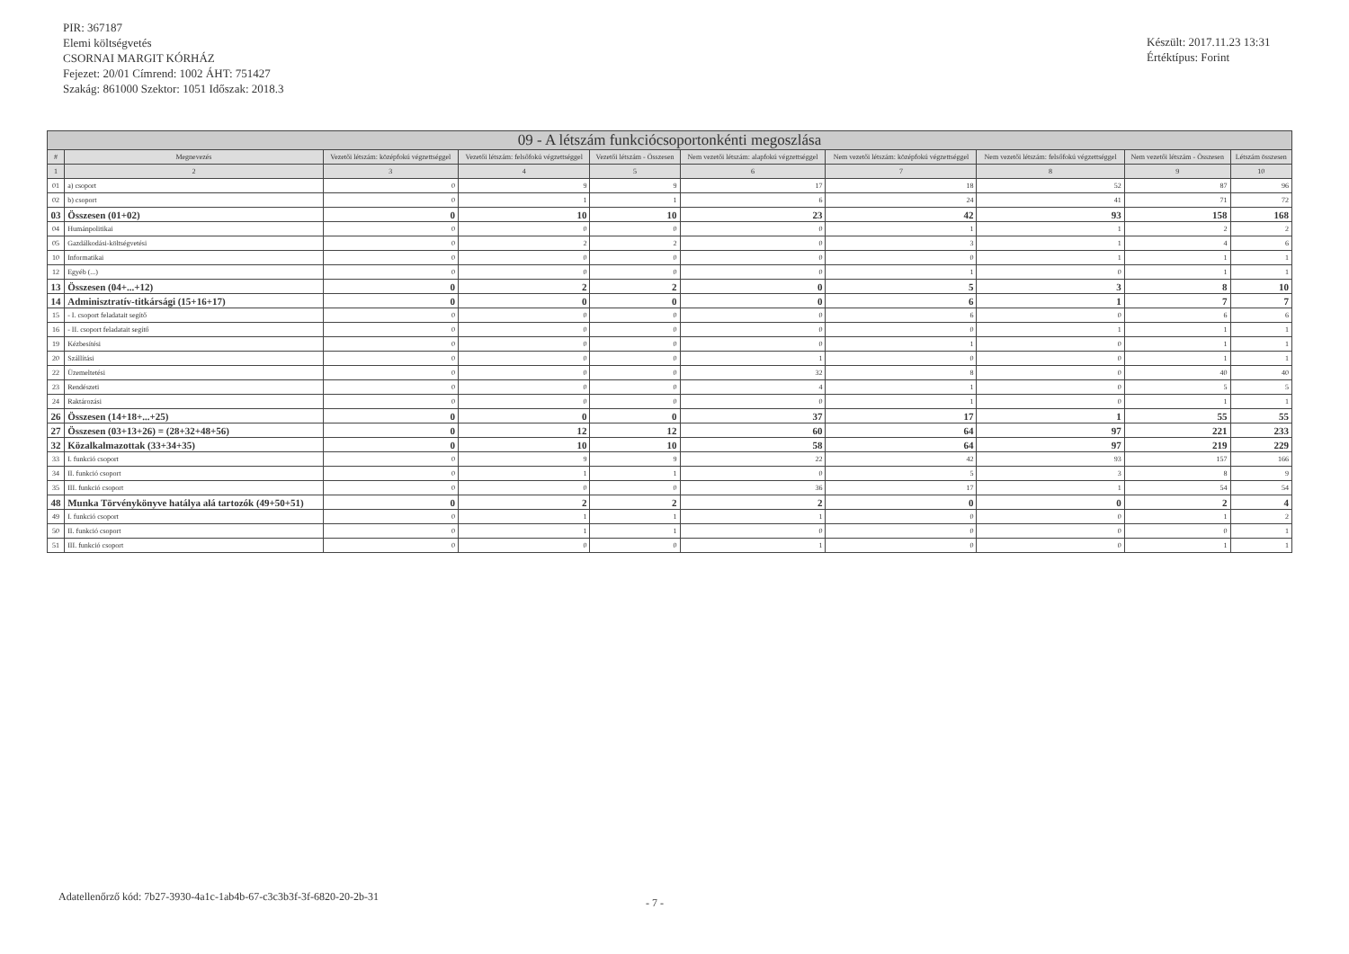PIR: 367187
Elemi költségvetés
CSORNAI MARGIT KÓRHÁZ
Fejezet: 20/01 Címrend: 1002 ÁHT: 751427
Szakág: 861000 Szektor: 1051 Időszak: 2018.3
Készült: 2017.11.23 13:31
Értéktípus: Forint
| 09 - A létszám funkciócsoportonkénti megoszlása | | | | | | | | | |
| --- | --- | --- | --- | --- | --- | --- | --- | --- | --- |
| # | Megnevezés | Vezetői létszám: középfokú végzettséggel | Vezetői létszám: felsőfokú végzettséggel | Vezetői létszám - Összesen | Nem vezetői létszám: alapfokú végzettséggel | Nem vezetői létszám: középfokú végzettséggel | Nem vezetői létszám: felsőfokú végzettséggel | Nem vezetői létszám - Összesen | Létszám összesen |
| 1 | 2 | 3 | 4 | 5 | 6 | 7 | 8 | 9 | 10 |
| 01 | a) csoport | 0 | 9 | 9 | 17 | 18 | 52 | 87 | 96 |
| 02 | b) csoport | 0 | 1 | 1 | 6 | 24 | 41 | 71 | 72 |
| 03 | Összesen (01+02) | 0 | 10 | 10 | 23 | 42 | 93 | 158 | 168 |
| 04 | Humánpolitikai | 0 | 0 | 0 | 0 | 1 | 1 | 2 | 2 |
| 05 | Gazdálkodási-költségvetési | 0 | 2 | 2 | 0 | 3 | 1 | 4 | 6 |
| 10 | Informatikai | 0 | 0 | 0 | 0 | 0 | 1 | 1 | 1 |
| 12 | Egyéb (...) | 0 | 0 | 0 | 0 | 1 | 0 | 1 | 1 |
| 13 | Összesen (04+...+12) | 0 | 2 | 2 | 0 | 5 | 3 | 8 | 10 |
| 14 | Adminisztratív-titkársági (15+16+17) | 0 | 0 | 0 | 0 | 6 | 1 | 7 | 7 |
| 15 | - I. csoport feladatait segítő | 0 | 0 | 0 | 0 | 6 | 0 | 6 | 6 |
| 16 | - II. csoport feladatait segítő | 0 | 0 | 0 | 0 | 0 | 1 | 1 | 1 |
| 19 | Kézbesítési | 0 | 0 | 0 | 0 | 1 | 0 | 1 | 1 |
| 20 | Szállítási | 0 | 0 | 0 | 1 | 0 | 0 | 1 | 1 |
| 22 | Üzemeltetési | 0 | 0 | 0 | 32 | 8 | 0 | 40 | 40 |
| 23 | Rendészeti | 0 | 0 | 0 | 4 | 1 | 0 | 5 | 5 |
| 24 | Raktározási | 0 | 0 | 0 | 0 | 1 | 0 | 1 | 1 |
| 26 | Összesen (14+18+...+25) | 0 | 0 | 0 | 37 | 17 | 1 | 55 | 55 |
| 27 | Összesen (03+13+26) = (28+32+48+56) | 0 | 12 | 12 | 60 | 64 | 97 | 221 | 233 |
| 32 | Közalkalmazottak (33+34+35) | 0 | 10 | 10 | 58 | 64 | 97 | 219 | 229 |
| 33 | I. funkció csoport | 0 | 9 | 9 | 22 | 42 | 93 | 157 | 166 |
| 34 | II. funkció csoport | 0 | 1 | 1 | 0 | 5 | 3 | 8 | 9 |
| 35 | III. funkció csoport | 0 | 0 | 0 | 36 | 17 | 1 | 54 | 54 |
| 48 | Munka Törvénykönyve hatálya alá tartozók (49+50+51) | 0 | 2 | 2 | 2 | 0 | 0 | 2 | 4 |
| 49 | I. funkció csoport | 0 | 1 | 1 | 1 | 0 | 0 | 1 | 2 |
| 50 | II. funkció csoport | 0 | 1 | 1 | 0 | 0 | 0 | 0 | 1 |
| 51 | III. funkció csoport | 0 | 0 | 0 | 1 | 0 | 0 | 1 | 1 |
Adatellenőrző kód: 7b27-3930-4a1c-1ab4b-67-c3c3b3f-3f-6820-20-2b-31
- 7 -